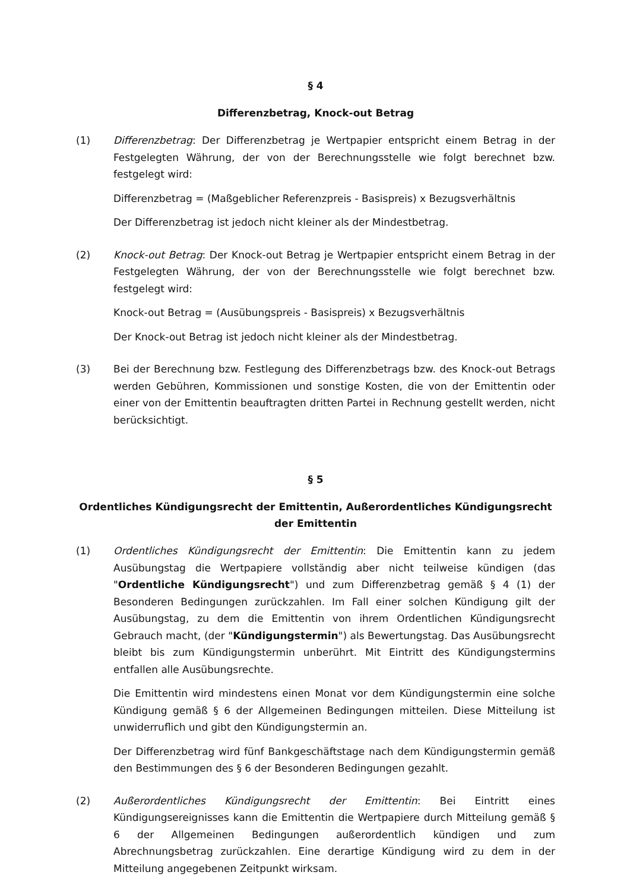§ 4
Differenzbetrag, Knock-out Betrag
(1) Differenzbetrag: Der Differenzbetrag je Wertpapier entspricht einem Betrag in der Festgelegten Währung, der von der Berechnungsstelle wie folgt berechnet bzw. festgelegt wird:
Differenzbetrag = (Maßgeblicher Referenzpreis - Basispreis) x Bezugsverhältnis
Der Differenzbetrag ist jedoch nicht kleiner als der Mindestbetrag.
(2) Knock-out Betrag: Der Knock-out Betrag je Wertpapier entspricht einem Betrag in der Festgelegten Währung, der von der Berechnungsstelle wie folgt berechnet bzw. festgelegt wird:
Knock-out Betrag = (Ausübungspreis - Basispreis) x Bezugsverhältnis
Der Knock-out Betrag ist jedoch nicht kleiner als der Mindestbetrag.
(3) Bei der Berechnung bzw. Festlegung des Differenzbetrags bzw. des Knock-out Betrags werden Gebühren, Kommissionen und sonstige Kosten, die von der Emittentin oder einer von der Emittentin beauftragten dritten Partei in Rechnung gestellt werden, nicht berücksichtigt.
§ 5
Ordentliches Kündigungsrecht der Emittentin, Außerordentliches Kündigungsrecht der Emittentin
(1) Ordentliches Kündigungsrecht der Emittentin: Die Emittentin kann zu jedem Ausübungstag die Wertpapiere vollständig aber nicht teilweise kündigen (das "Ordentliche Kündigungsrecht") und zum Differenzbetrag gemäß § 4 (1) der Besonderen Bedingungen zurückzahlen. Im Fall einer solchen Kündigung gilt der Ausübungstag, zu dem die Emittentin von ihrem Ordentlichen Kündigungsrecht Gebrauch macht, (der "Kündigungstermin") als Bewertungstag. Das Ausübungsrecht bleibt bis zum Kündigungstermin unberührt. Mit Eintritt des Kündigungstermins entfallen alle Ausübungsrechte.
Die Emittentin wird mindestens einen Monat vor dem Kündigungstermin eine solche Kündigung gemäß § 6 der Allgemeinen Bedingungen mitteilen. Diese Mitteilung ist unwiderruflich und gibt den Kündigungstermin an.
Der Differenzbetrag wird fünf Bankgeschäftstage nach dem Kündigungstermin gemäß den Bestimmungen des § 6 der Besonderen Bedingungen gezahlt.
(2) Außerordentliches Kündigungsrecht der Emittentin: Bei Eintritt eines Kündigungsereignisses kann die Emittentin die Wertpapiere durch Mitteilung gemäß § 6 der Allgemeinen Bedingungen außerordentlich kündigen und zum Abrechnungsbetrag zurückzahlen. Eine derartige Kündigung wird zu dem in der Mitteilung angegebenen Zeitpunkt wirksam.